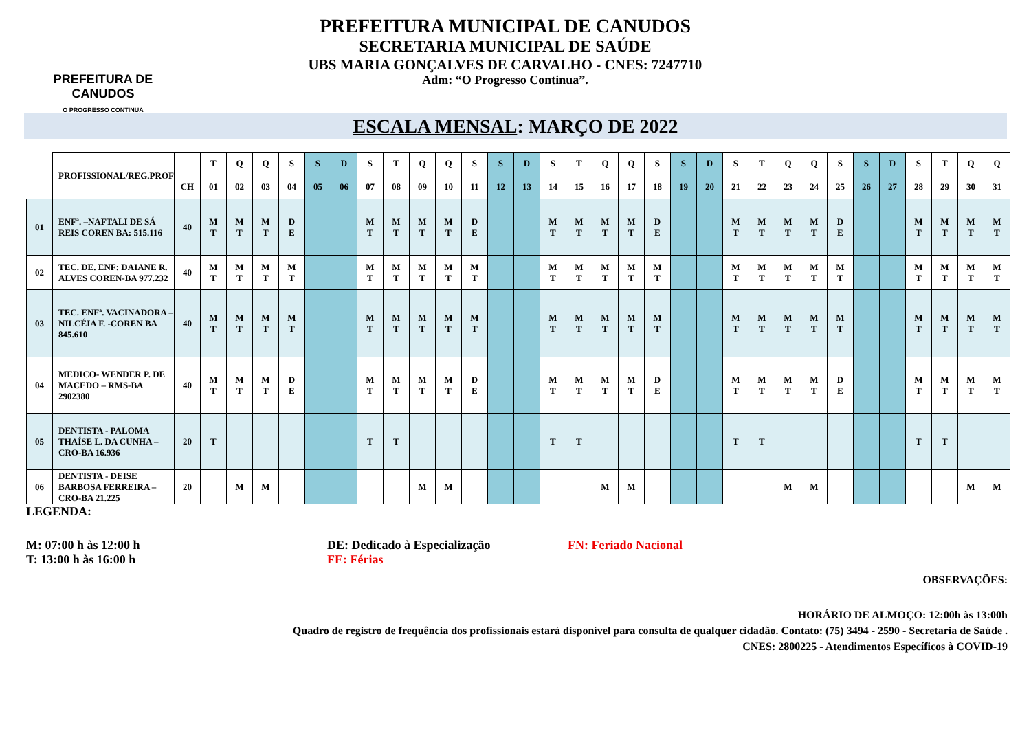PREFEITURA DE
CANUDOS
O PROGRESSO CONTINUA
PREFEITURA MUNICIPAL DE CANUDOS
SECRETARIA MUNICIPAL DE SAÚDE
UBS MARIA GONÇALVES DE CARVALHO - CNES: 7247710
Adm: “O Progresso Continua”.
ESCALA MENSAL: MARÇO DE 2022
| | PROFISSIONAL/REG.PROF | | T | Q | Q | S | S | D | S | T | Q | Q | S | S | D | S | T | Q | Q | S | S | D | S | T | Q | Q | S | S | D | S | T | Q | Q |
| | | CH | 01 | 02 | 03 | 04 | 05 | 06 | 07 | 08 | 09 | 10 | 11 | 12 | 13 | 14 | 15 | 16 | 17 | 18 | 19 | 20 | 21 | 22 | 23 | 24 | 25 | 26 | 27 | 28 | 29 | 30 | 31 |
| 01 | ENFª. –NAFTALI DE SÁ REIS COREN BA: 515.116 | 40 | M T | M T | M T | D E | | | M T | M T | M T | M T | D E | | | M T | M T | M T | M T | D E | | | M T | M T | M T | M T | D E | | | M T | M T | M T | M T |
| 02 | TEC. DE. ENF: DAIANE R. ALVES COREN-BA 977.232 | 40 | M T | M T | M T | M T | | | M T | M T | M T | M T | M T | | | M T | M T | M T | M T | M T | | | M T | M T | M T | M T | M T | | | M T | M T | M T | M T |
| 03 | TEC. ENFª. VACINADORA – NILCÉIA F. -COREN BA 845.610 | 40 | M T | M T | M T | M T | | | M T | M T | M T | M T | M T | | | M T | M T | M T | M T | M T | | | M T | M T | M T | M T | M T | | | M T | M T | M T | M T |
| 04 | MEDICO- WENDER P. DE MACEDO – RMS-BA 2902380 | 40 | M T | M T | M T | D E | | | M T | M T | M T | M T | D E | | | M T | M T | M T | M T | D E | | | M T | M T | M T | M T | D E | | | M T | M T | M T | M T |
| 05 | DENTISTA - PALOMA THAÍSE L. DA CUNHA – CRO-BA 16.936 | 20 | T | | | | | | T | T | | | | | | T | T | | | | | | T | T | | | | | | T | T | | |
| 06 | DENTISTA - DEISE BARBOSA FERREIRA – CRO-BA 21.225 | 20 | | M | M | | | | | | M | M | | | | | | M | M | | | | | | M | M | | | | | | M | M |
LEGENDA:
M: 07:00 h às 12:00 h
T: 13:00 h às 16:00 h
DE: Dedicado à Especialização
FE: Férias
FN: Feriado Nacional
OBSERVAÇÕES:
HORÁRIO DE ALMOÇO: 12:00h às 13:00h
Quadro de registro de frequência dos profissionais estará disponível para consulta de qualquer cidadão. Contato: (75) 3494 - 2590 - Secretaria de Saúde .
CNES: 2800225 - Atendimentos Específicos à COVID-19